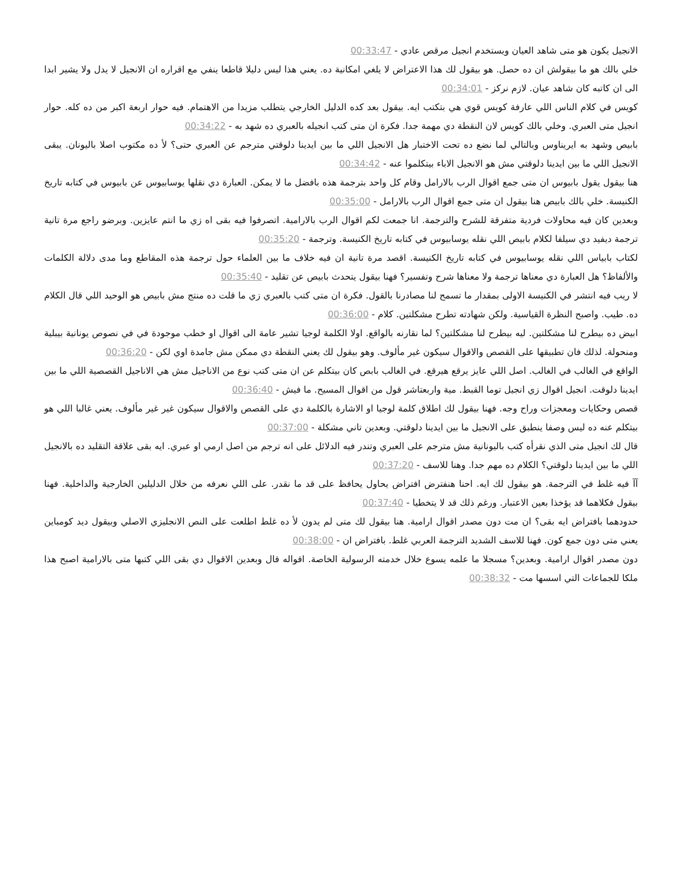الانجيل يكون هو متى شاهد العيان ويستخدم انجيل مرقص عادي - 00:33:47
خلي بالك هو ما بيقولش ان ده حصل. هو بيقول لك هذا الاعتراض لا يلغي امكانية ده. يعني هذا ليس دليلا قاطعا ينفي مع اقراره ان الانجيل لا يدل ولا يشير ابدا الى ان كاتبه كان شاهد عيان. لازم نركز - 00:34:01
كويس في كلام الناس اللي عارفة كويس قوي هي بتكتب ايه. بيقول بعد كده الدليل الخارجي يتطلب مزيدا من الاهتمام. فيه حوار اربعة اكبر من ده كله. حوار انجيل متى العبري. وخلي بالك كويس لان النقطة دي مهمة جدا. فكرة ان متى كتب انجيله بالعبري ده شهد به - 00:34:22
بابيص وشهد به ايريناوس وبالتالي لما نضع ده تحت الاختبار هل الانجيل اللي ما بين ايدينا دلوقتي مترجم عن العبري حتى؟ لأ ده مكتوب اصلا باليونان. يبقى الانجيل اللي ما بين ايدينا دلوقتي مش هو الانجيل الاباء بيتكلموا عنه - 00:34:42
هنا بيقول يقول بابيوس ان متى جمع اقوال الرب بالارامل وقام كل واحد بترجمة هذه بافضل ما لا يمكن. العبارة دي نقلها يوسابيوس عن بابيوس في كتابه تاريخ الكنيسة. خلي بالك بابيص هنا بيقول ان متى جمع اقوال الرب بالارامل - 00:35:00
وبعدين كان فيه محاولات فردية متفرقة للشرح والترجمة. انا جمعت لكم اقوال الرب بالارامية. اتصرفوا فيه بقى اه زي ما انتم عايزين. وبرضو راجع مرة تانية ترجمة ديفيد دي سيلفا لكلام بابيص اللي نقله يوسابيوس في كتابه تاريخ الكنيسة. وترجمة - 00:35:20
لكتاب بابياس اللي نقله يوسابيوس في كتابه تاريخ الكنيسة. اقصد مرة تانية ان فيه خلاف ما بين العلماء حول ترجمة هذه المقاطع وما مدى دلالة الكلمات والألفاظ؟ هل العبارة دي معناها ترجمة ولا معناها شرح وتفسير؟ فهنا بيقول يتحدث بابيص عن تقليد - 00:35:40
لا ريب فيه انتشر في الكنيسة الاولى بمقدار ما تسمح لنا مصادرنا بالقول. فكرة ان متى كتب بالعبري زي ما قلت ده منتج مش بابيص هو الوحيد اللي قال الكلام ده. طيب. واصبح النظرة القياسية. ولكن شهادته تطرح مشكلتين. كلام - 00:36:00
ابيض ده بيطرح لنا مشكلتين. ليه بيطرح لنا مشكلتين؟ لما نقارنه بالواقع. اولا الكلمة لوجيا تشير عامة الى اقوال او خطب موجودة في في نصوص يونانية بيبلية ومنحولة. لذلك فان تطبيقها على القصص والاقوال سيكون غير مألوف. وهو بيقول لك يعني النقطة دي ممكن مش جامدة اوي لكن - 00:36:20
الواقع في الغالب في الغالب. اصل اللي عايز يرقع هيرقع. في الغالب بابص كان بيتكلم عن ان متى كتب نوع من الاناجيل مش هي الاناجيل القصصية اللي ما بين ايدينا دلوقت. انجيل اقوال زي انجيل توما القبط. مية واربعتاشر قول من اقوال المسيح. ما فيش - 00:36:40
قصص وحكايات ومعجزات وراح وجه. فهنا بيقول لك اطلاق كلمة لوجيا او الاشارة بالكلمة دي على القصص والاقوال سيكون غير غير مألوف. يعني غالبا اللي هو بيتكلم عنه ده ليس وصفا ينطبق على الانجيل ما بين ايدينا دلوقتي. وبعدين تاني مشكلة - 00:37:00
قال لك انجيل متى الذي نقرأه كتب باليونانية مش مترجم على العبري وتندر فيه الدلائل على انه ترجم من اصل ارمي او عبري. ايه بقى علاقة التقليد ده بالانجيل اللي ما بين ايدينا دلوقتي؟ الكلام ده مهم جدا. وهنا للاسف - 00:37:20
آآ فيه غلط في الترجمة. هو بيقول لك ايه. احنا هنفترض افتراض يحاول يحافظ على قد ما نقدر. على اللي نعرفه من خلال الدليلين الخارجية والداخلية. فهنا بيقول فكلاهما قد يؤخذا بعين الاعتبار. ورغم ذلك قد لا يتخطيا - 00:37:40
حدودهما بافتراض ايه بقى؟ ان مت دون مصدر اقوال ارامية. هنا بيقول لك متى لم يدون لأ ده غلط اطلعت على النص الانجليزي الاصلي وبيقول ديد كومباين يعني متى دون جمع كون. فهنا للاسف الشديد الترجمة العربي غلط. بافتراض ان - 00:38:00
دون مصدر اقوال ارامية. وبعدين؟ مسجلا ما علمه يسوع خلال خدمته الرسولية الخاصة. اقواله قال وبعدين الاقوال دي بقى اللي كتبها متى بالارامية اصبح هذا ملكا للجماعات التي اسسها مت - 00:38:32